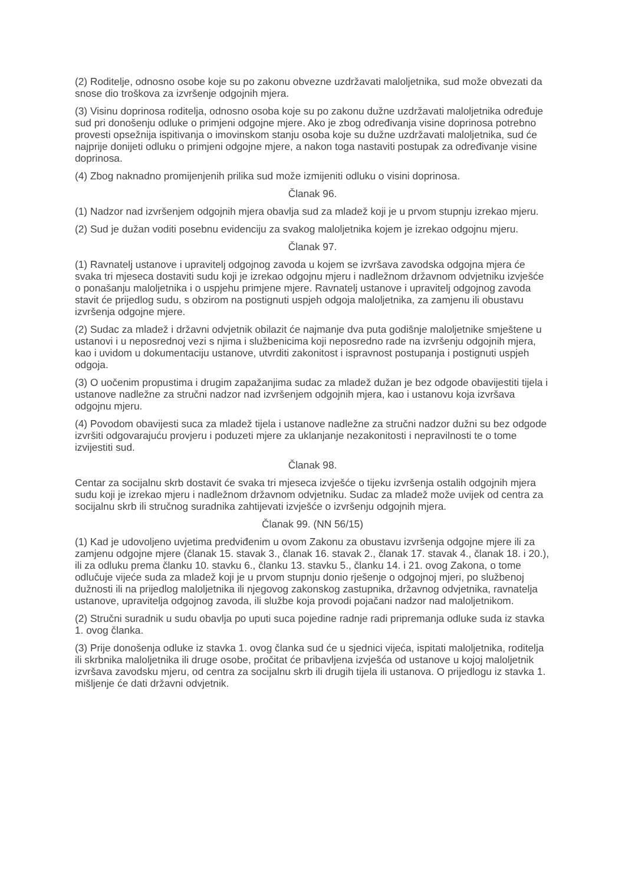(2) Roditelje, odnosno osobe koje su po zakonu obvezne uzdržavati maloljetnika, sud može obvezati da snose dio troškova za izvršenje odgojnih mjera.
(3) Visinu doprinosa roditelja, odnosno osoba koje su po zakonu dužne uzdržavati maloljetnika određuje sud pri donošenju odluke o primjeni odgojne mjere. Ako je zbog određivanja visine doprinosa potrebno provesti opsežnija ispitivanja o imovinskom stanju osoba koje su dužne uzdržavati maloljetnika, sud će najprije donijeti odluku o primjeni odgojne mjere, a nakon toga nastaviti postupak za određivanje visine doprinosa.
(4) Zbog naknadno promijenjenih prilika sud može izmijeniti odluku o visini doprinosa.
Članak 96.
(1) Nadzor nad izvršenjem odgojnih mjera obavlja sud za mladež koji je u prvom stupnju izrekao mjeru.
(2) Sud je dužan voditi posebnu evidenciju za svakog maloljetnika kojem je izrekao odgojnu mjeru.
Članak 97.
(1) Ravnatelj ustanove i upravitelj odgojnog zavoda u kojem se izvršava zavodska odgojna mjera će svaka tri mjeseca dostaviti sudu koji je izrekao odgojnu mjeru i nadležnom državnom odvjetniku izvješće o ponašanju maloljetnika i o uspjehu primjene mjere. Ravnatelj ustanove i upravitelj odgojnog zavoda stavit će prijedlog sudu, s obzirom na postignuti uspjeh odgoja maloljetnika, za zamjenu ili obustavu izvršenja odgojne mjere.
(2) Sudac za mladež i državni odvjetnik obilazit će najmanje dva puta godišnje maloljetnike smještene u ustanovi i u neposrednoj vezi s njima i službenicima koji neposredno rade na izvršenju odgojnih mjera, kao i uvidom u dokumentaciju ustanove, utvrditi zakonitost i ispravnost postupanja i postignuti uspjeh odgoja.
(3) O uočenim propustima i drugim zapažanjima sudac za mladež dužan je bez odgode obavijestiti tijela i ustanove nadležne za stručni nadzor nad izvršenjem odgojnih mjera, kao i ustanovu koja izvršava odgojnu mjeru.
(4) Povodom obavijesti suca za mladež tijela i ustanove nadležne za stručni nadzor dužni su bez odgode izvršiti odgovarajuću provjeru i poduzeti mjere za uklanjanje nezakonitosti i nepravilnosti te o tome izvijestiti sud.
Članak 98.
Centar za socijalnu skrb dostavit će svaka tri mjeseca izvješće o tijeku izvršenja ostalih odgojnih mjera sudu koji je izrekao mjeru i nadležnom državnom odvjetniku. Sudac za mladež može uvijek od centra za socijalnu skrb ili stručnog suradnika zahtijevati izvješće o izvršenju odgojnih mjera.
Članak 99. (NN 56/15)
(1) Kad je udovoljeno uvjetima predviđenim u ovom Zakonu za obustavu izvršenja odgojne mjere ili za zamjenu odgojne mjere (članak 15. stavak 3., članak 16. stavak 2., članak 17. stavak 4., članak 18. i 20.), ili za odluku prema članku 10. stavku 6., članku 13. stavku 5., članku 14. i 21. ovog Zakona, o tome odlučuje vijeće suda za mladež koji je u prvom stupnju donio rješenje o odgojnoj mjeri, po službenoj dužnosti ili na prijedlog maloljetnika ili njegovog zakonskog zastupnika, državnog odvjetnika, ravnatelja ustanove, upravitelja odgojnog zavoda, ili službe koja provodi pojačani nadzor nad maloljetnikom.
(2) Stručni suradnik u sudu obavlja po uputi suca pojedine radnje radi pripremanja odluke suda iz stavka 1. ovog članka.
(3) Prije donošenja odluke iz stavka 1. ovog članka sud će u sjednici vijeća, ispitati maloljetnika, roditelja ili skrbnika maloljetnika ili druge osobe, pročitat će pribavljena izvješća od ustanove u kojoj maloljetnik izvršava zavodsku mjeru, od centra za socijalnu skrb ili drugih tijela ili ustanova. O prijedlogu iz stavka 1. mišljenje će dati državni odvjetnik.